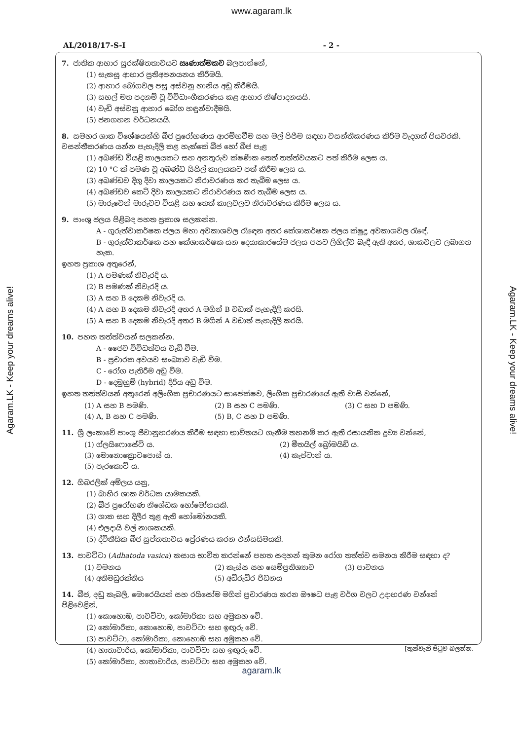www.agaram.lk
AL/2018/17-S-I - 2 -
7. ජාතික ආහාර සුරක්ෂිතතාවයට ඍණාත්මකව බලපාන්නේ,
(1) සැකසූ ආහාර ප්‍රතිඅපනයනය කිරීමයි.
(2) ආහාර බෝගවල පසු අස්වනු හානිය අඩු කිරීමයි.
(3) සහල් මත පදනම් වූ විවිධාංගීකරණය කළ ආහාර නිෂ්පාදනයයි.
(4) වැඩි අස්වනු ආහාර බෝග හඳුන්වාදීමයි.
(5) ජනගහන වර්ධනයයි.
8. සමහර ශාක විශේෂයන්හි බීජ ප්‍රරෝහණය ආරම්භවීම සහ මල් පිපීම සඳහා වසන්තීකරණය කිරීම වැදගත් පියවරකි. වසන්තීකරණය යන්න පැහැදිලි කළ හැක්කේ බීජ හෝ බීජ පැළ
(1) අඛණ්ඩ වියළි කාලයකට සහ අනතුරුව ක්ෂණික තෙත් තත්ත්වයකට පත් කිරීම ලෙස ය.
(2) 10 °C ක් පමණ වූ අඛණ්ඩ සිසිල් කාලයකට පත් කිරීම ලෙස ය.
(3) අඛණ්ඩව දිගු දිවා කාලයකට නිරාවරණය කර තැබීම ලෙස ය.
(4) අඛණ්ඩව කෙටි දිවා කාලයකට නිරාවරණය කර තැබීම ලෙස ය.
(5) මාරුවෙන් මාරුවට වියළි සහ තෙත් කාලවලට නිරාවරණය කිරීම ලෙස ය.
9. පාංශු ජලය පිළිබඳ පහත ප්‍රකාශ සලකන්න.
A - ගුරුත්වාකර්ෂක ජලය මහා අවකාශවල රැඳෙන අතර කේශාකර්ෂක ජලය ක්ෂුද්‍ර අවකාශවල රැඳේ.
B - ගුරුත්වාකර්ෂක සහ කේශාකර්ෂක යන දෙයාකාරයේම ජලය පසට ලිහිල්ව බැඳී ඇති අතර, ශාකවලට ලබාගත හැක.
ඉහත ප්‍රකාශ අතුරෙන්,
(1) A පමණක් නිවැරදි ය.
(2) B පමණක් නිවැරදි ය.
(3) A සහ B දෙකම නිවැරදි ය.
(4) A සහ B දෙකම නිවැරදි අතර A මගින් B වඩාත් පැහැදිලි කරයි.
(5) A සහ B දෙකම නිවැරදි අතර B මගින් A වඩාත් පැහැදිලි කරයි.
10. පහත තත්ත්වයන් සලකන්න.
A - ජෛව විවිධත්වය වැඩි වීම.
B - ප්‍රචාරක අවයව සංඛ්‍යාව වැඩි වීම.
C - රෝග පැතිරීම අඩු වීම.
D - දෙමුහුම් (hybrid) දිරිය අඩු වීම.
ඉහත තත්ත්වයන් අතුරෙන් අලිංගික ප්‍රචාරණයට සාපේක්ෂව, ලිංගික ප්‍රචාරණයේ ඇති වාසි වන්නේ,
(1) A සහ B පමණි. (2) B සහ C පමණි. (3) C සහ D පමණි. (4) A, B සහ C පමණි. (5) B, C සහ D පමණි.
11. ශ්‍රී ලංකාවේ පාංශු ජීවානුහරණය කිරීම සඳහා භාවිතයට ගැනීම තහනම් කර ඇති රසායනික ද්‍රව්‍ය වන්නේ,
(1) ග්ලයිෆොසේට් ය. (2) මීතයිල් බ්‍රෝමයිඩ් ය. (3) මොනොක්‍රොටපොස් ය. (4) කැප්ටාන් ය. (5) පැරකොට් ය.
12. ගිබරලික් අම්ලය යනු,
(1) බාහිර ශාක වර්ධක යාමකයකි.
(2) බීජ ප්‍රරෝහණ නිශේධක හෝමෝනයකි.
(3) ශාක සහ දිලීර තුළ ඇති හෝමෝනයකි.
(4) එලදායි වල් නාශකයකි.
(5) ද්විතීයික බීජ සුප්තතාවය ප්‍රේරණය කරන එන්සයිමයකි.
13. පාවට්ටා (Adhatoda vasica) කසාය භාවිත කරන්නේ පහත සඳහන් කුමන රෝග තත්ත්ව සමනය කිරීම සඳහා ද?
(1) වමනය (2) කැස්ස සහ සෙම්ප්‍රතිශ්‍යාව (3) පාචනය (4) අතිමධුරක්තිය (5) අධිරුධිර පීඩනය
14. බීජ, දඬු කැබලි, මොරෙයියන් සහ රයිසෝම මගින් ප්‍රචාරණය කරන ඖෂධ පැළ වර්ග වලට උදාහරණ වන්නේ පිළිවෙළින්,
(1) කොහොඹ, පාවට්ටා, කෝමාරිකා සහ අමුකහ වේ.
(2) කෝමාරිකා, කොහොඹ, පාවට්ටා සහ ඉඟුරු වේ.
(3) පාවට්ටා, කෝමාරිකා, කොහොඹ සහ අමුකහ වේ.
(4) හාතාවාරිය, කෝමාරිකා, පාවට්ටා සහ ඉඟුරු වේ.
(5) කෝමාරිකා, හාතාවාරිය, පාවට්ටා සහ අමුකහ වේ.
[තුන්වැනි පිටුව බලන්න.
agaram.lk
Agaram.LK - Keep your dreams alive!
Agaram.LK - Keep your dreams alive!